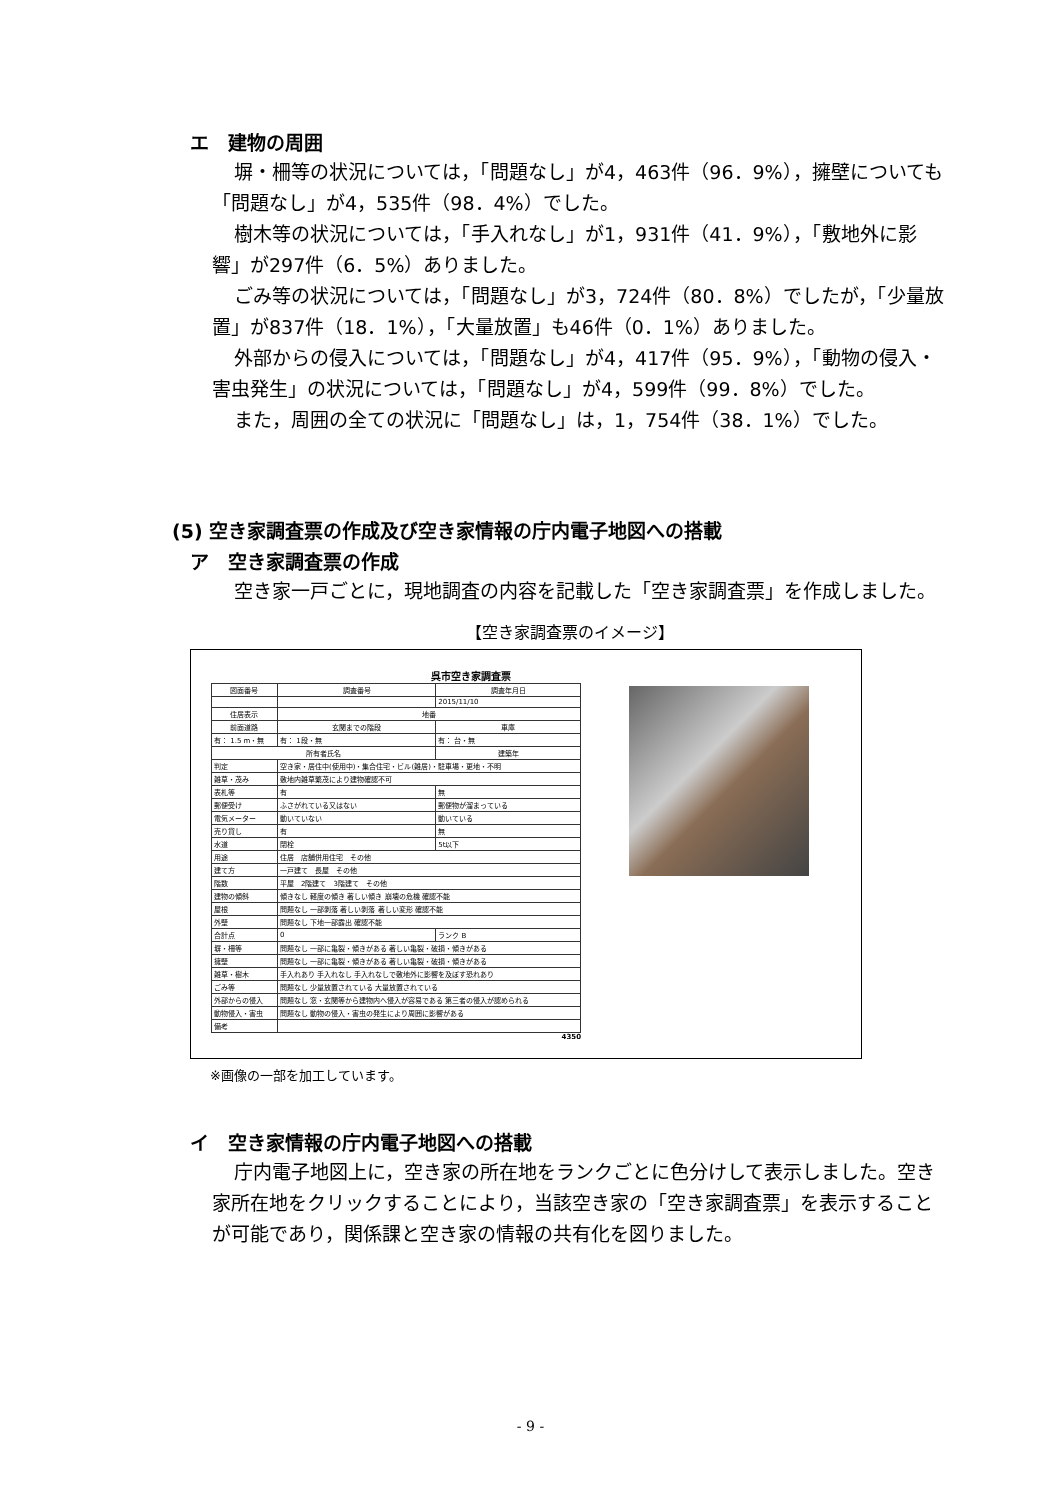エ　建物の周囲
塀・柵等の状況については，「問題なし」が4，463件（96．9%），擁壁についても「問題なし」が4，535件（98．4%）でした。
樹木等の状況については，「手入れなし」が1，931件（41．9%），「敷地外に影響」が297件（6．5%）ありました。
ごみ等の状況については，「問題なし」が3，724件（80．8%）でしたが，「少量放置」が837件（18．1%），「大量放置」も46件（0．1%）ありました。
外部からの侵入については，「問題なし」が4，417件（95．9%），「動物の侵入・害虫発生」の状況については，「問題なし」が4，599件（99．8%）でした。
また，周囲の全ての状況に「問題なし」は，1，754件（38．1%）でした。
(5) 空き家調査票の作成及び空き家情報の庁内電子地図への搭載
ア　空き家調査票の作成
空き家一戸ごとに，現地調査の内容を記載した「空き家調査票」を作成しました。
【空き家調査票のイメージ】
呉市空き家調査票
| 図面番号 | 調査番号 | 調査年月日 |
| --- | --- | --- |
| | | 2015/11/10 |
| 住居表示 | 地番 | |
| 前面道路 | 玄関までの階段 | 車庫 |
| 有： 1.5 m・無 | 有： 1段・無 | 有： 台・無 |
| 所有者氏名 | | 建築年 |
| 判定 | 空き家・居住中(使用中)・集合住宅・ビル(雑居)・駐車場・更地・不明 | |
| 雑草・茂み | 敷地内雑草繁茂により建物確認不可 | |
| 表札等 | 有 | 無 |
| 郵便受け | ふさがれている又はない | 郵便物が溜まっている |
| 電気メーター | 動いていない | 動いている |
| 売り貸し | 有 | 無 |
| 水道 | 閉栓 | 5t以下 |
| 用途 | 住居 店舗併用住宅 その他 | |
| 建て方 | 一戸建て 長屋 その他 | |
| 階数 | 平屋 2階建て 3階建て その他 | |
| 建物の傾斜 | 傾きなし 軽度の傾き 著しい傾き 崩壊の危機 確認不能 | |
| 屋根 | 問題なし 一部剥落 著しい剥落 著しい変形 確認不能 | |
| 外壁 | 問題なし 下地一部露出 確認不能 | |
| 合計点 | 0 | ランク B |
| 塀・柵等 | 問題なし 一部に亀裂・傾きがある 著しい亀裂・破損・傾きがある | |
| 擁壁 | 問題なし 一部に亀裂・傾きがある 著しい亀裂・破損・傾きがある | |
| 雑草・樹木 | 手入れあり 手入れなし 手入れなしで敷地外に影響を及ぼす恐れあり | |
| ごみ等 | 問題なし 少量放置されている 大量放置されている | |
| 外部からの侵入 | 問題なし 窓・玄関等から建物内へ侵入が容易である 第三者の侵入が認められる | |
| 動物侵入・害虫 | 問題なし 動物の侵入・害虫の発生により周囲に影響がある | |
| 備考 | | |
4350
※画像の一部を加工しています。
イ　空き家情報の庁内電子地図への搭載
庁内電子地図上に，空き家の所在地をランクごとに色分けして表示しました。空き家所在地をクリックすることにより，当該空き家の「空き家調査票」を表示することが可能であり，関係課と空き家の情報の共有化を図りました。
- 9 -